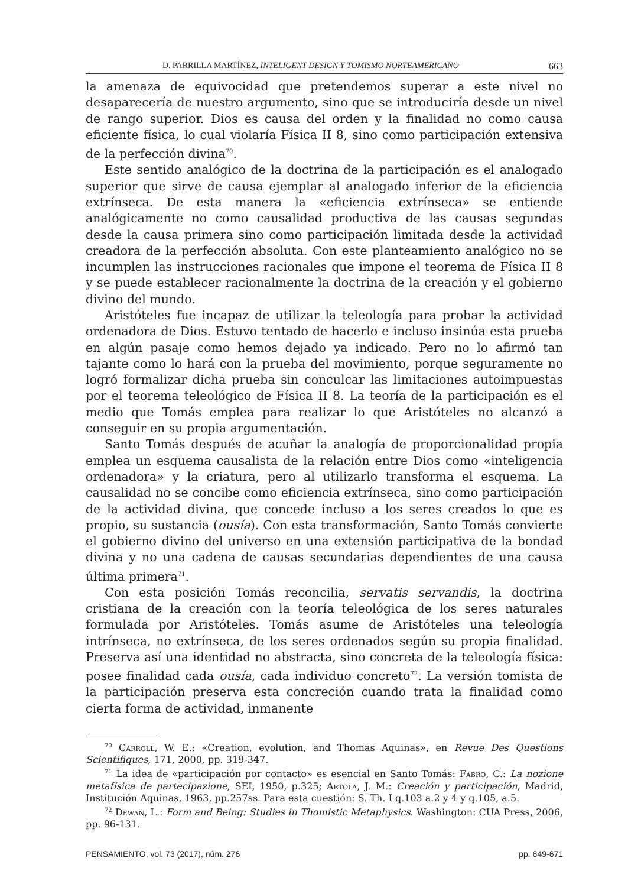D. PARRILLA MARTÍNEZ, INTELIGENT DESIGN Y TOMISMO NORTEAMERICANO 663
la amenaza de equivocidad que pretendemos superar a este nivel no desaparecería de nuestro argumento, sino que se introduciría desde un nivel de rango superior. Dios es causa del orden y la finalidad no como causa eficiente física, lo cual violaría Física II 8, sino como participación extensiva de la perfección divina<sup>70</sup>.
Este sentido analógico de la doctrina de la participación es el analogado superior que sirve de causa ejemplar al analogado inferior de la eficiencia extrínseca. De esta manera la «eficiencia extrínseca» se entiende analógicamente no como causalidad productiva de las causas segundas desde la causa primera sino como participación limitada desde la actividad creadora de la perfección absoluta. Con este planteamiento analógico no se incumplen las instrucciones racionales que impone el teorema de Física II 8 y se puede establecer racionalmente la doctrina de la creación y el gobierno divino del mundo.
Aristóteles fue incapaz de utilizar la teleología para probar la actividad ordenadora de Dios. Estuvo tentado de hacerlo e incluso insinúa esta prueba en algún pasaje como hemos dejado ya indicado. Pero no lo afirmó tan tajante como lo hará con la prueba del movimiento, porque seguramente no logró formalizar dicha prueba sin conculcar las limitaciones autoimpuestas por el teorema teleológico de Física II 8. La teoría de la participación es el medio que Tomás emplea para realizar lo que Aristóteles no alcanzó a conseguir en su propia argumentación.
Santo Tomás después de acuñar la analogía de proporcionalidad propia emplea un esquema causalista de la relación entre Dios como «inteligencia ordenadora» y la criatura, pero al utilizarlo transforma el esquema. La causalidad no se concibe como eficiencia extrínseca, sino como participación de la actividad divina, que concede incluso a los seres creados lo que es propio, su sustancia (ousía). Con esta transformación, Santo Tomás convierte el gobierno divino del universo en una extensión participativa de la bondad divina y no una cadena de causas secundarias dependientes de una causa última primera<sup>71</sup>.
Con esta posición Tomás reconcilia, servatis servandis, la doctrina cristiana de la creación con la teoría teleológica de los seres naturales formulada por Aristóteles. Tomás asume de Aristóteles una teleología intrínseca, no extrínseca, de los seres ordenados según su propia finalidad. Preserva así una identidad no abstracta, sino concreta de la teleología física: posee finalidad cada ousía, cada individuo concreto<sup>72</sup>. La versión tomista de la participación preserva esta concreción cuando trata la finalidad como cierta forma de actividad, inmanente
<sup>70</sup> Carroll, W. E.: «Creation, evolution, and Thomas Aquinas», en Revue Des Questions Scientifiques, 171, 2000, pp. 319-347.
<sup>71</sup> La idea de «participación por contacto» es esencial en Santo Tomás: Fabro, C.: La nozione metafísica de partecipazione, SEI, 1950, p.325; Artola, J. M.: Creación y participación, Madrid, Institución Aquinas, 1963, pp.257ss. Para esta cuestión: S. Th. I q.103 a.2 y 4 y q.105, a.5.
<sup>72</sup> Dewan, L.: Form and Being: Studies in Thomistic Metaphysics. Washington: CUA Press, 2006, pp. 96-131.
PENSAMIENTO, vol. 73 (2017), núm. 276 pp. 649-671